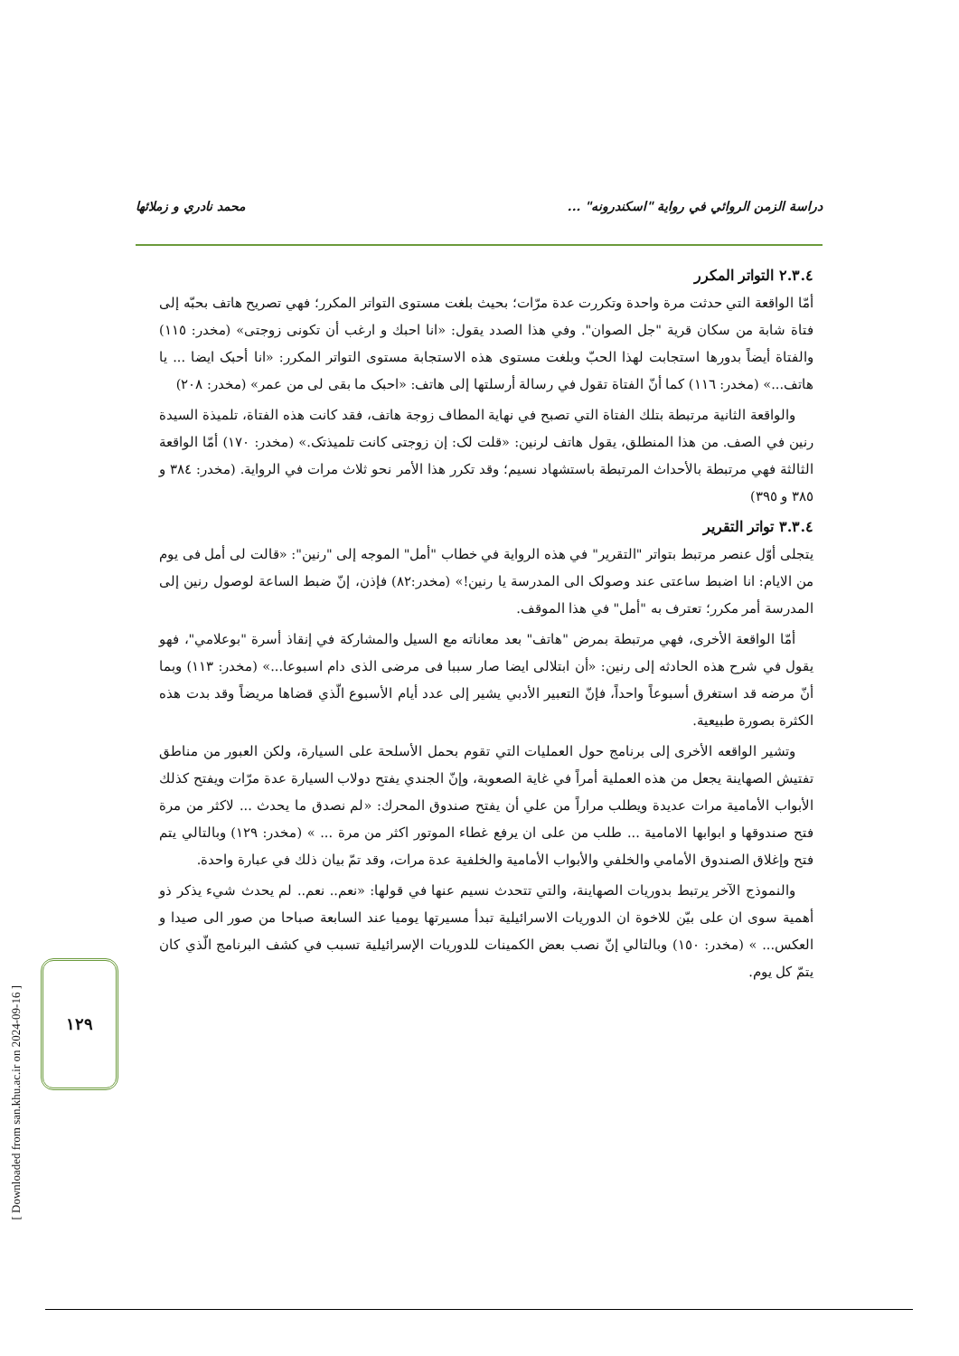دراسة الزمن الروائي في رواية "اسكندرونه" ... محمد نادري و زملائها
٢.٣.٤ التواتر المكرر
أمّا الواقعة التي حدثت مرة واحدة وتكررت عدة مرّات؛ بحيث بلغت مستوى التواتر المكرر؛ فهي تصريح هاتف بحبّه إلى فتاة شابة من سكان قرية "جل الصوان". وفي هذا الصدد يقول: «انا احبك و ارغب أن تكونى زوجتى» (مخدر: ١١٥) والفتاة أيضاً بدورها استجابت لهذا الحبّ وبلغت مستوى هذه الاستجابة مستوى التواتر المكرر: «انا أحبک ايضا ... يا هاتف...» (مخدر: ١١٦) كما أنّ الفتاة تقول في رسالة أرسلتها إلى هاتف: «احبک ما بقى لى من عمر» (مخدر: ٢٠٨)
والواقعة الثانية مرتبطة بتلك الفتاة التي تصبح في نهاية المطاف زوجة هاتف، فقد كانت هذه الفتاة، تلميذة السيدة رنين في الصف. من هذا المنطلق، يقول هاتف لرنين: «قلت لک: إن زوجتى كانت تلميذتک.» (مخدر: ١٧٠) أمّا الواقعة الثالثة فهي مرتبطة بالأحداث المرتبطة باستشهاد نسيم؛ وقد تكرر هذا الأمر نحو ثلاث مرات في الرواية. (مخدر: ٣٨٤ و ٣٨٥ و ٣٩٥)
٣.٣.٤ تواتر التقرير
يتجلى أوّل عنصر مرتبط بتواتر "التقرير" في هذه الرواية في خطاب "أمل" الموجه إلى "رنين": «قالت لى أمل فى يوم من الايام: انا اضبط ساعتى عند وصولک الى المدرسة يا رنين!» (مخدر:٨٢) فإذن، إنّ ضبط الساعة لوصول رنين إلى المدرسة أمر مكرر؛ تعترف به "أمل" في هذا الموقف.
أمّا الواقعة الأخرى، فهي مرتبطة بمرض "هاتف" بعد معاناته مع السيل والمشاركة في إنقاذ أسرة "بوعلامي"، فهو يقول في شرح هذه الحادثه إلى رنين: «أن ابتلالى ايضا صار سببا فى مرضى الذى دام اسبوعا...» (مخدر: ١١٣) وبما أنّ مرضه قد استغرق أسبوعاً واحداً، فإنّ التعبير الأدبي يشير إلى عدد أيام الأسبوع الّذي قضاها مريضاً وقد بدت هذه الكثرة بصورة طبيعية.
وتشير الواقعه الأخرى إلى برنامج حول العمليات التي تقوم بحمل الأسلحة على السيارة، ولكن العبور من مناطق تفتيش الصهاينة يجعل من هذه العملية أمراً في غاية الصعوبة، وإنّ الجندي يفتح دولاب السيارة عدة مرّات ويفتح كذلك الأبواب الأمامية مرات عديدة ويطلب مراراً من علي أن يفتح صندوق المحرك: «لم نصدق ما يحدث ... لاكثر من مرة فتح صندوقها و ابوابها الامامية ... طلب من على ان يرفع غطاء الموتور اكثر من مرة ... » (مخدر: ١٢٩) وبالتالي يتم فتح وإغلاق الصندوق الأمامي والخلفي والأبواب الأمامية والخلفية عدة مرات، وقد تمّ بيان ذلك في عبارة واحدة.
والنموذج الآخر يرتبط بدوريات الصهاينة، والتي تتحدث نسيم عنها في قولها: «نعم.. نعم.. لم يحدث شيء يذكر ذو أهمية سوى ان على بيّن للاخوة ان الدوريات الاسرائيلية تبدأ مسيرتها يوميا عند السابعة صباحا من صور الى صيدا و العكس... » (مخدر: ١٥٠) وبالتالي إنّ نصب بعض الكمينات للدوريات الإسرائيلية تسبب في كشف البرنامج الّذي كان يتمّ كل يوم.
[ Downloaded from san.khu.ac.ir on 2024-09-16 ]
١٢٩